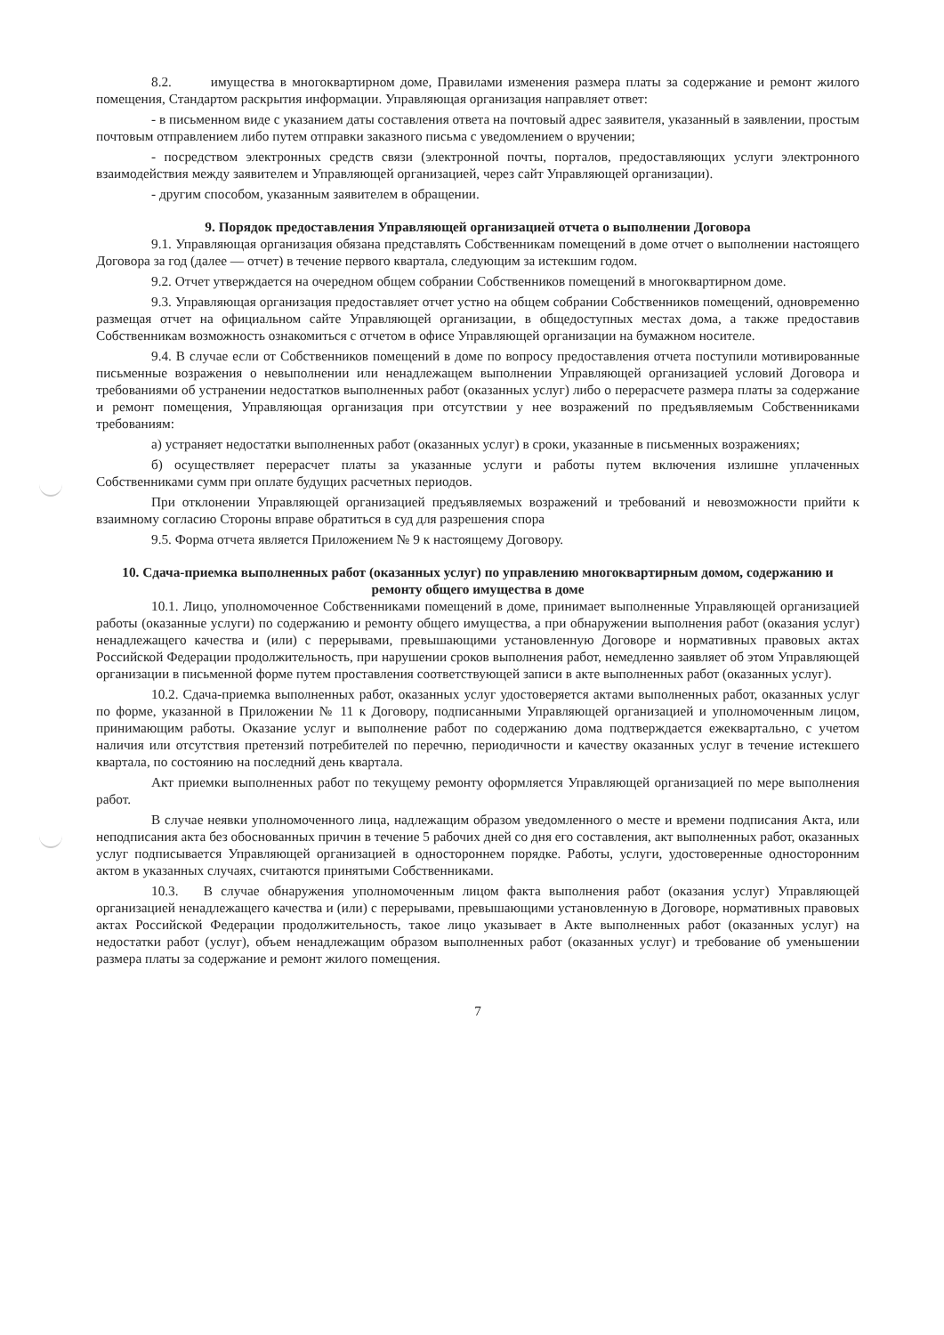8.2. имущества в многоквартирном доме, Правилами изменения размера платы за содержание и ремонт жилого помещения, Стандартом раскрытия информации. Управляющая организация направляет ответ:
- в письменном виде с указанием даты составления ответа на почтовый адрес заявителя, указанный в заявлении, простым почтовым отправлением либо путем отправки заказного письма с уведомлением о вручении;
- посредством электронных средств связи (электронной почты, порталов, предоставляющих услуги электронного взаимодействия между заявителем и Управляющей организацией, через сайт Управляющей организации).
- другим способом, указанным заявителем в обращении.
9. Порядок предоставления Управляющей организацией отчета о выполнении Договора
9.1. Управляющая организация обязана представлять Собственникам помещений в доме отчет о выполнении настоящего Договора за год (далее — отчет) в течение первого квартала, следующим за истекшим годом.
9.2. Отчет утверждается на очередном общем собрании Собственников помещений в многоквартирном доме.
9.3. Управляющая организация предоставляет отчет устно на общем собрании Собственников помещений, одновременно размещая отчет на официальном сайте Управляющей организации, в общедоступных местах дома, а также предоставив Собственникам возможность ознакомиться с отчетом в офисе Управляющей организации на бумажном носителе.
9.4. В случае если от Собственников помещений в доме по вопросу предоставления отчета поступили мотивированные письменные возражения о невыполнении или ненадлежащем выполнении Управляющей организацией условий Договора и требованиями об устранении недостатков выполненных работ (оказанных услуг) либо о перерасчете размера платы за содержание и ремонт помещения, Управляющая организация при отсутствии у нее возражений по предъявляемым Собственниками требованиям:
а) устраняет недостатки выполненных работ (оказанных услуг) в сроки, указанные в письменных возражениях;
б) осуществляет перерасчет платы за указанные услуги и работы путем включения излишне уплаченных Собственниками сумм при оплате будущих расчетных периодов.
При отклонении Управляющей организацией предъявляемых возражений и требований и невозможности прийти к взаимному согласию Стороны вправе обратиться в суд для разрешения спора
9.5. Форма отчета является Приложением № 9 к настоящему Договору.
10. Сдача-приемка выполненных работ (оказанных услуг) по управлению многоквартирным домом, содержанию и ремонту общего имущества в доме
10.1. Лицо, уполномоченное Собственниками помещений в доме, принимает выполненные Управляющей организацией работы (оказанные услуги) по содержанию и ремонту общего имущества, а при обнаружении выполнения работ (оказания услуг) ненадлежащего качества и (или) с перерывами, превышающими установленную Договоре и нормативных правовых актах Российской Федерации продолжительность, при нарушении сроков выполнения работ, немедленно заявляет об этом Управляющей организации в письменной форме путем проставления соответствующей записи в акте выполненных работ (оказанных услуг).
10.2. Сдача-приемка выполненных работ, оказанных услуг удостоверяется актами выполненных работ, оказанных услуг по форме, указанной в Приложении № 11 к Договору, подписанными Управляющей организацией и уполномоченным лицом, принимающим работы. Оказание услуг и выполнение работ по содержанию дома подтверждается ежеквартально, с учетом наличия или отсутствия претензий потребителей по перечню, периодичности и качеству оказанных услуг в течение истекшего квартала, по состоянию на последний день квартала.
Акт приемки выполненных работ по текущему ремонту оформляется Управляющей организацией по мере выполнения работ.
В случае неявки уполномоченного лица, надлежащим образом уведомленного о месте и времени подписания Акта, или неподписания акта без обоснованных причин в течение 5 рабочих дней со дня его составления, акт выполненных работ, оказанных услуг подписывается Управляющей организацией в одностороннем порядке. Работы, услуги, удостоверенные односторонним актом в указанных случаях, считаются принятыми Собственниками.
10.3. В случае обнаружения уполномоченным лицом факта выполнения работ (оказания услуг) Управляющей организацией ненадлежащего качества и (или) с перерывами, превышающими установленную в Договоре, нормативных правовых актах Российской Федерации продолжительность, такое лицо указывает в Акте выполненных работ (оказанных услуг) на недостатки работ (услуг), объем ненадлежащим образом выполненных работ (оказанных услуг) и требование об уменьшении размера платы за содержание и ремонт жилого помещения.
7